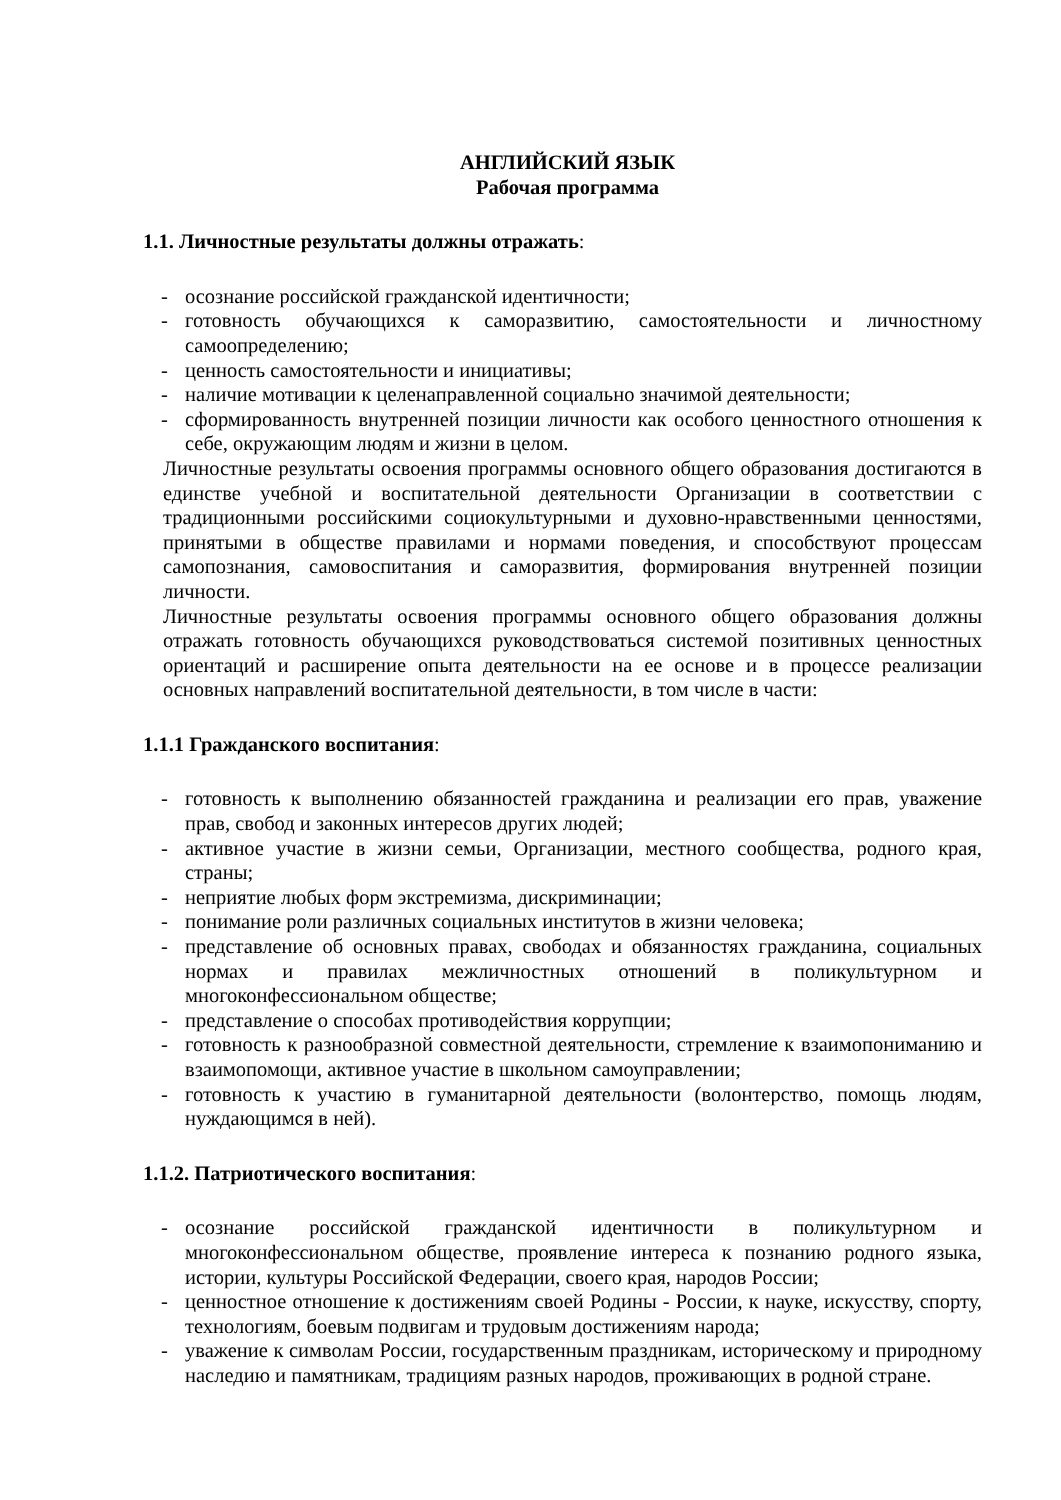АНГЛИЙСКИЙ ЯЗЫК
Рабочая программа
1.1. Личностные результаты должны отражать:
- осознание российской гражданской идентичности;
- готовность обучающихся к саморазвитию, самостоятельности и личностному самоопределению;
- ценность самостоятельности и инициативы;
- наличие мотивации к целенаправленной социально значимой деятельности;
- сформированность внутренней позиции личности как особого ценностного отношения к себе, окружающим людям и жизни в целом.
Личностные результаты освоения программы основного общего образования достигаются в единстве учебной и воспитательной деятельности Организации в соответствии с традиционными российскими социокультурными и духовно-нравственными ценностями, принятыми в обществе правилами и нормами поведения, и способствуют процессам самопознания, самовоспитания и саморазвития, формирования внутренней позиции личности.
Личностные результаты освоения программы основного общего образования должны отражать готовность обучающихся руководствоваться системой позитивных ценностных ориентаций и расширение опыта деятельности на ее основе и в процессе реализации основных направлений воспитательной деятельности, в том числе в части:
1.1.1 Гражданского воспитания:
- готовность к выполнению обязанностей гражданина и реализации его прав, уважение прав, свобод и законных интересов других людей;
- активное участие в жизни семьи, Организации, местного сообщества, родного края, страны;
- неприятие любых форм экстремизма, дискриминации;
- понимание роли различных социальных институтов в жизни человека;
- представление об основных правах, свободах и обязанностях гражданина, социальных нормах и правилах межличностных отношений в поликультурном и многоконфессиональном обществе;
- представление о способах противодействия коррупции;
- готовность к разнообразной совместной деятельности, стремление к взаимопониманию и взаимопомощи, активное участие в школьном самоуправлении;
- готовность к участию в гуманитарной деятельности (волонтерство, помощь людям, нуждающимся в ней).
1.1.2. Патриотического воспитания:
- осознание российской гражданской идентичности в поликультурном и многоконфессиональном обществе, проявление интереса к познанию родного языка, истории, культуры Российской Федерации, своего края, народов России;
- ценностное отношение к достижениям своей Родины - России, к науке, искусству, спорту, технологиям, боевым подвигам и трудовым достижениям народа;
- уважение к символам России, государственным праздникам, историческому и природному наследию и памятникам, традициям разных народов, проживающих в родной стране.